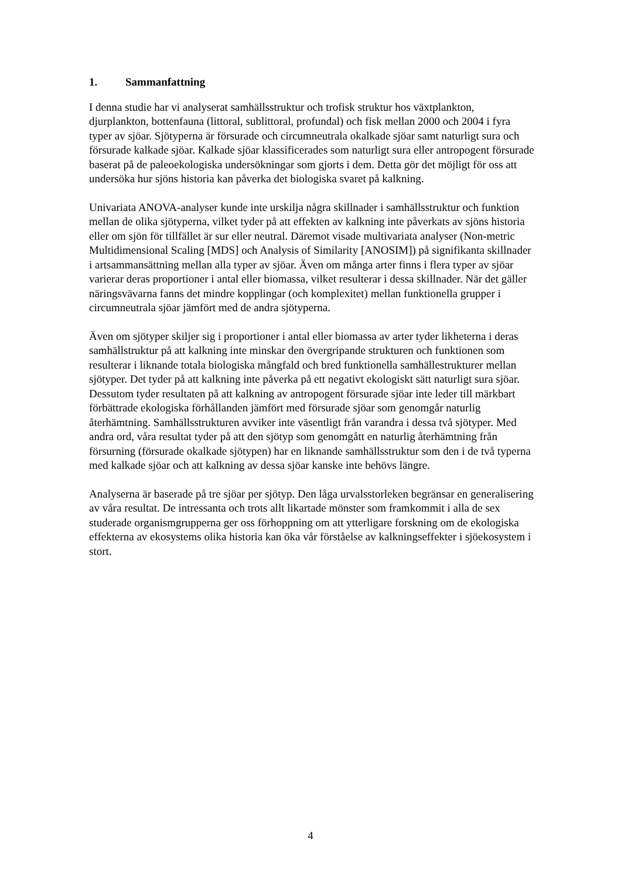1. Sammanfattning
I denna studie har vi analyserat samhällsstruktur och trofisk struktur hos växtplankton, djurplankton, bottenfauna (littoral, sublittoral, profundal) och fisk mellan 2000 och 2004 i fyra typer av sjöar. Sjötyperna är försurade och circumneutrala okalkade sjöar samt naturligt sura och försurade kalkade sjöar. Kalkade sjöar klassificerades som naturligt sura eller antropogent försurade baserat på de paleoekologiska undersökningar som gjorts i dem. Detta gör det möjligt för oss att undersöka hur sjöns historia kan påverka det biologiska svaret på kalkning.
Univariata ANOVA-analyser kunde inte urskilja några skillnader i samhällsstruktur och funktion mellan de olika sjötyperna, vilket tyder på att effekten av kalkning inte påverkats av sjöns historia eller om sjön för tillfället är sur eller neutral. Däremot visade multivariata analyser (Non-metric Multidimensional Scaling [MDS] och Analysis of Similarity [ANOSIM]) på signifikanta skillnader i artsammansättning mellan alla typer av sjöar. Även om många arter finns i flera typer av sjöar varierar deras proportioner i antal eller biomassa, vilket resulterar i dessa skillnader. När det gäller näringsvävarna fanns det mindre kopplingar (och komplexitet) mellan funktionella grupper i circumneutrala sjöar jämfört med de andra sjötyperna.
Även om sjötyper skiljer sig i proportioner i antal eller biomassa av arter tyder likheterna i deras samhällstruktur på att kalkning inte minskar den övergripande strukturen och funktionen som resulterar i liknande totala biologiska mångfald och bred funktionella samhällestrukturer mellan sjötyper. Det tyder på att kalkning inte påverka på ett negativt ekologiskt sätt naturligt sura sjöar. Dessutom tyder resultaten på att kalkning av antropogent försurade sjöar inte leder till märkbart förbättrade ekologiska förhållanden jämfört med försurade sjöar som genomgår naturlig återhämtning. Samhällsstrukturen avviker inte väsentligt från varandra i dessa två sjötyper. Med andra ord, våra resultat tyder på att den sjötyp som genomgått en naturlig återhämtning från försurning (försurade okalkade sjötypen) har en liknande samhällsstruktur som den i de två typerna med kalkade sjöar och att kalkning av dessa sjöar kanske inte behövs längre.
Analyserna är baserade på tre sjöar per sjötyp. Den låga urvalsstorleken begränsar en generalisering av våra resultat. De intressanta och trots allt likartade mönster som framkommit i alla de sex studerade organismgrupperna ger oss förhoppning om att ytterligare forskning om de ekologiska effekterna av ekosystems olika historia kan öka vår förståelse av kalkningseffekter i sjöekosystem i stort.
4